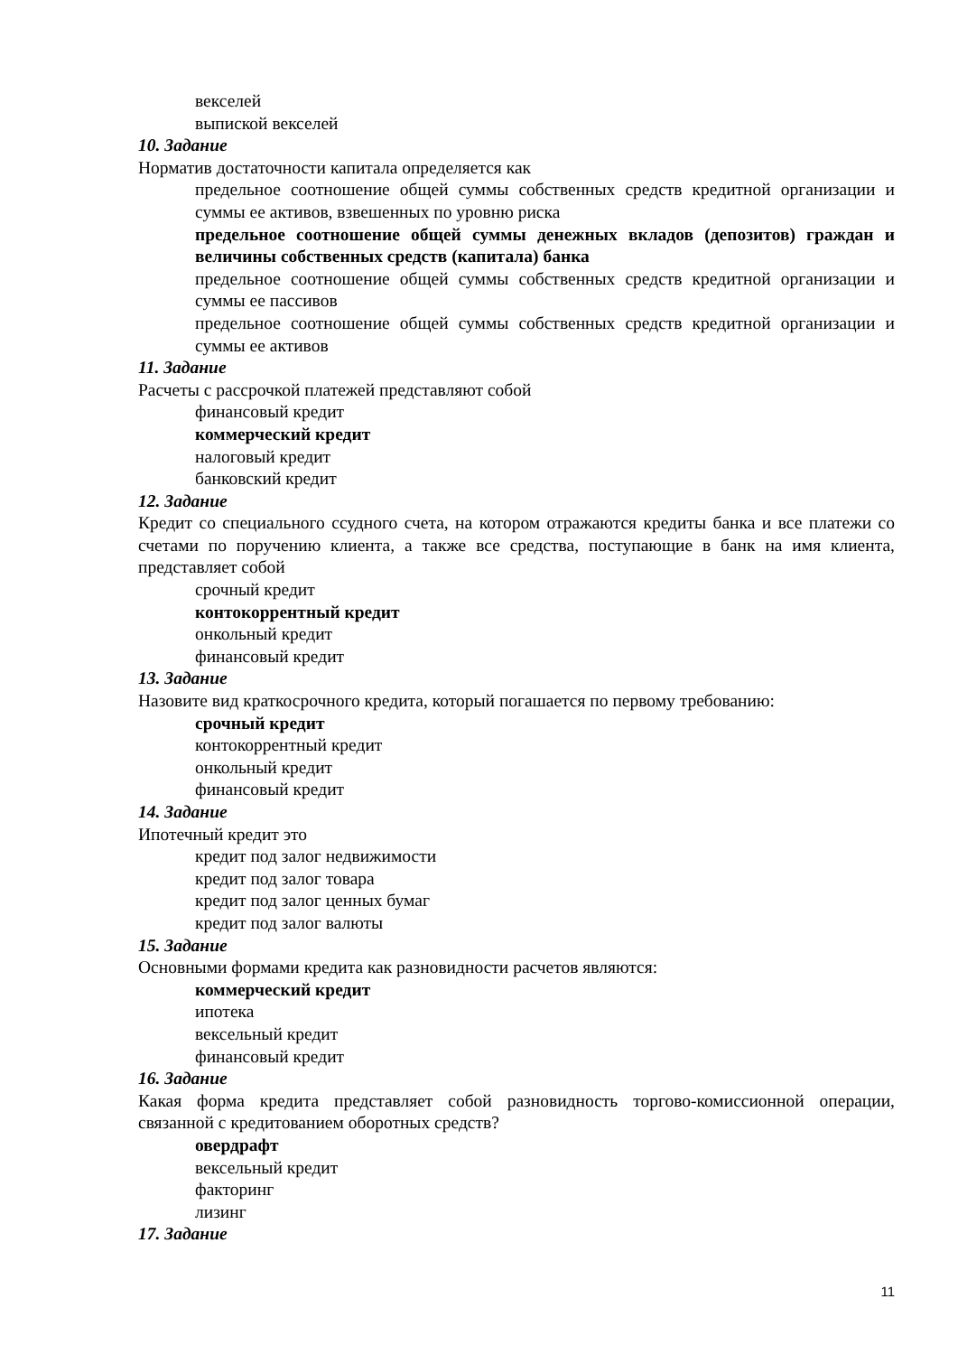векселей
выпиской векселей
10. Задание
Норматив достаточности капитала определяется как
предельное соотношение общей суммы собственных средств кредитной организации и суммы ее активов, взвешенных по уровню риска
предельное соотношение общей суммы денежных вкладов (депозитов) граждан и величины собственных средств (капитала) банка
предельное соотношение общей суммы собственных средств кредитной организации и суммы ее пассивов
предельное соотношение общей суммы собственных средств кредитной организации и суммы ее активов
11. Задание
Расчеты с рассрочкой платежей представляют собой
финансовый кредит
коммерческий кредит
налоговый кредит
банковский кредит
12. Задание
Кредит со специального ссудного счета, на котором отражаются кредиты банка и все платежи со счетами по поручению клиента, а также все средства, поступающие в банк на имя клиента, представляет собой
срочный кредит
контокоррентный кредит
онкольный кредит
финансовый кредит
13. Задание
Назовите вид краткосрочного кредита, который погашается по первому требованию:
срочный кредит
контокоррентный кредит
онкольный кредит
финансовый кредит
14. Задание
Ипотечный кредит это
кредит под залог недвижимости
кредит под залог товара
кредит под залог ценных бумаг
кредит под залог валюты
15. Задание
Основными формами кредита как разновидности расчетов являются:
коммерческий кредит
ипотека
вексельный кредит
финансовый кредит
16. Задание
Какая форма кредита представляет собой разновидность торгово-комиссионной операции, связанной с кредитованием оборотных средств?
овердрафт
вексельный кредит
факторинг
лизинг
17. Задание
11